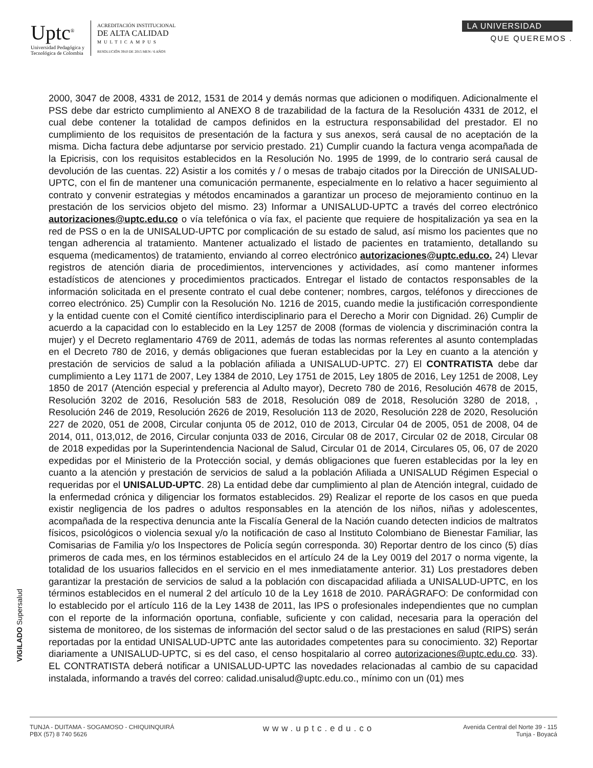Uptc<sup>®</sup>
Universidad Pedagógica y
Tecnológica de Colombia
ACREDITACIÓN INSTITUCIONAL
DE ALTA CALIDAD
MULTICAMPUS
RESOLUCIÓN 3910 DE 2015 MEN / 6 AÑOS
LA UNIVERSIDAD
QUE QUEREMOS .
2000, 3047 de 2008, 4331 de 2012, 1531 de 2014 y demás normas que adicionen o modifiquen. Adicionalmente el PSS debe dar estricto cumplimiento al ANEXO 8 de trazabilidad de la factura de la Resolución 4331 de 2012, el cual debe contener la totalidad de campos definidos en la estructura responsabilidad del prestador. El no cumplimiento de los requisitos de presentación de la factura y sus anexos, será causal de no aceptación de la misma. Dicha factura debe adjuntarse por servicio prestado. 21) Cumplir cuando la factura venga acompañada de la Epicrisis, con los requisitos establecidos en la Resolución No. 1995 de 1999, de lo contrario será causal de devolución de las cuentas. 22) Asistir a los comités y / o mesas de trabajo citados por la Dirección de UNISALUD-UPTC, con el fin de mantener una comunicación permanente, especialmente en lo relativo a hacer seguimiento al contrato y convenir estrategias y métodos encaminados a garantizar un proceso de mejoramiento continuo en la prestación de los servicios objeto del mismo. 23) Informar a UNISALUD-UPTC a través del correo electrónico autorizaciones@uptc.edu.co o vía telefónica o vía fax, el paciente que requiere de hospitalización ya sea en la red de PSS o en la de UNISALUD-UPTC por complicación de su estado de salud, así mismo los pacientes que no tengan adherencia al tratamiento. Mantener actualizado el listado de pacientes en tratamiento, detallando su esquema (medicamentos) de tratamiento, enviando al correo electrónico autorizaciones@uptc.edu.co. 24) Llevar registros de atención diaria de procedimientos, intervenciones y actividades, así como mantener informes estadísticos de atenciones y procedimientos practicados. Entregar el listado de contactos responsables de la información solicitada en el presente contrato el cual debe contener; nombres, cargos, teléfonos y direcciones de correo electrónico. 25) Cumplir con la Resolución No. 1216 de 2015, cuando medie la justificación correspondiente y la entidad cuente con el Comité científico interdisciplinario para el Derecho a Morir con Dignidad. 26) Cumplir de acuerdo a la capacidad con lo establecido en la Ley 1257 de 2008 (formas de violencia y discriminación contra la mujer) y el Decreto reglamentario 4769 de 2011, además de todas las normas referentes al asunto contempladas en el Decreto 780 de 2016, y demás obligaciones que fueran establecidas por la Ley en cuanto a la atención y prestación de servicios de salud a la población afiliada a UNISALUD-UPTC. 27) El CONTRATISTA debe dar cumplimiento a Ley 1171 de 2007, Ley 1384 de 2010, Ley 1751 de 2015, Ley 1805 de 2016, Ley 1251 de 2008, Ley 1850 de 2017 (Atención especial y preferencia al Adulto mayor), Decreto 780 de 2016, Resolución 4678 de 2015, Resolución 3202 de 2016, Resolución 583 de 2018, Resolución 089 de 2018, Resolución 3280 de 2018, , Resolución 246 de 2019, Resolución 2626 de 2019, Resolución 113 de 2020, Resolución 228 de 2020, Resolución 227 de 2020, 051 de 2008, Circular conjunta 05 de 2012, 010 de 2013, Circular 04 de 2005, 051 de 2008, 04 de 2014, 011, 013,012, de 2016, Circular conjunta 033 de 2016, Circular 08 de 2017, Circular 02 de 2018, Circular 08 de 2018 expedidas por la Superintendencia Nacional de Salud, Circular 01 de 2014, Circulares 05, 06, 07 de 2020 expedidas por el Ministerio de la Protección social, y demás obligaciones que fueren establecidas por la ley en cuanto a la atención y prestación de servicios de salud a la población Afiliada a UNISALUD Régimen Especial o requeridas por el UNISALUD-UPTC. 28) La entidad debe dar cumplimiento al plan de Atención integral, cuidado de la enfermedad crónica y diligenciar los formatos establecidos. 29) Realizar el reporte de los casos en que pueda existir negligencia de los padres o adultos responsables en la atención de los niños, niñas y adolescentes, acompañada de la respectiva denuncia ante la Fiscalía General de la Nación cuando detecten indicios de maltratos físicos, psicológicos o violencia sexual y/o la notificación de caso al Instituto Colombiano de Bienestar Familiar, las Comisarias de Familia y/o los Inspectores de Policía según corresponda. 30) Reportar dentro de los cinco (5) días primeros de cada mes, en los términos establecidos en el artículo 24 de la Ley 0019 del 2017 o norma vigente, la totalidad de los usuarios fallecidos en el servicio en el mes inmediatamente anterior. 31) Los prestadores deben garantizar la prestación de servicios de salud a la población con discapacidad afiliada a UNISALUD-UPTC, en los términos establecidos en el numeral 2 del artículo 10 de la Ley 1618 de 2010. PARÁGRAFO: De conformidad con lo establecido por el artículo 116 de la Ley 1438 de 2011, las IPS o profesionales independientes que no cumplan con el reporte de la información oportuna, confiable, suficiente y con calidad, necesaria para la operación del sistema de monitoreo, de los sistemas de información del sector salud o de las prestaciones en salud (RIPS) serán reportadas por la entidad UNISALUD-UPTC ante las autoridades competentes para su conocimiento. 32) Reportar diariamente a UNISALUD-UPTC, si es del caso, el censo hospitalario al correo autorizaciones@uptc.edu.co. 33). EL CONTRATISTA deberá notificar a UNISALUD-UPTC las novedades relacionadas al cambio de su capacidad instalada, informando a través del correo: calidad.unisalud@uptc.edu.co., mínimo con un (01) mes
VIGILADO Supersalud
TUNJA - DUITAMA - SOGAMOSO - CHIQUINQUIRÁ
PBX (57) 8 740 5626
www.uptc.edu.co
Avenida Central del Norte 39 - 115
Tunja - Boyacá